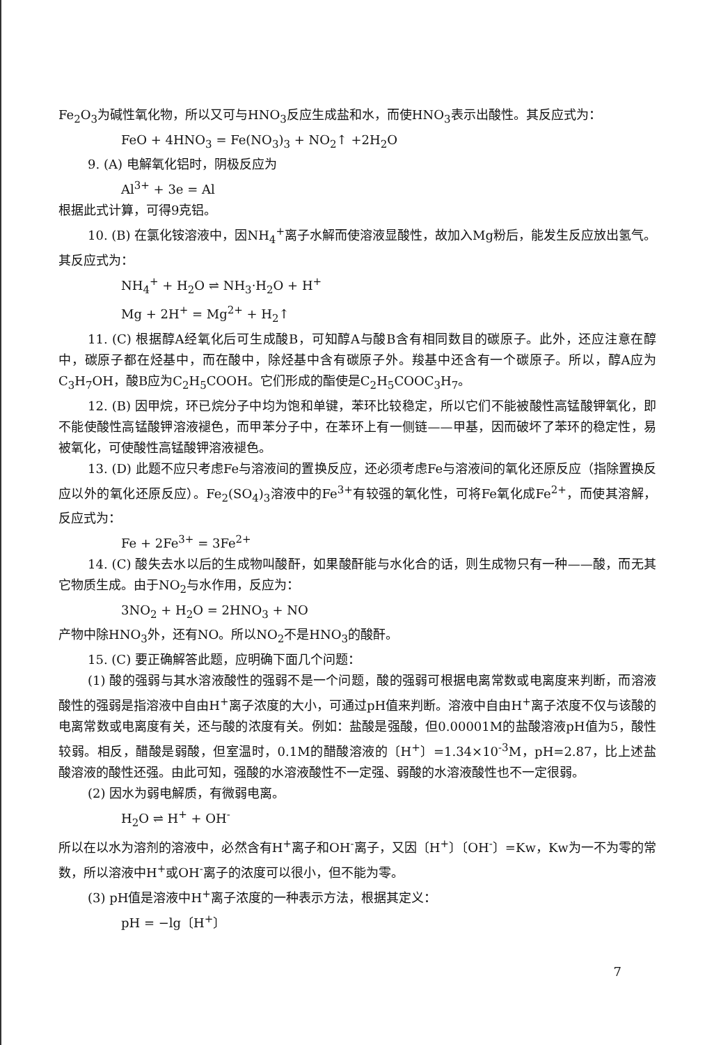Fe<sub>2</sub>O<sub>3</sub>为碱性氧化物，所以又可与HNO<sub>3</sub>反应生成盐和水，而使HNO<sub>3</sub>表示出酸性。其反应式为：
FeO + 4HNO<sub>3</sub> = Fe(NO<sub>3</sub>)<sub>3</sub> + NO<sub>2</sub>↑ +2H<sub>2</sub>O
9. (A) 电解氧化铝时，阴极反应为
Al<sup>3+</sup> + 3e = Al
根据此式计算，可得9克铝。
10. (B) 在氯化铵溶液中，因NH<sub>4</sub><sup>+</sup>离子水解而使溶液显酸性，故加入Mg粉后，能发生反应放出氢气。其反应式为：
NH<sub>4</sub><sup>+</sup> + H<sub>2</sub>O ⇌ NH<sub>3</sub>·H<sub>2</sub>O + H<sup>+</sup>
Mg + 2H<sup>+</sup> = Mg<sup>2+</sup> + H<sub>2</sub>↑
11. (C) 根据醇A经氧化后可生成酸B，可知醇A与酸B含有相同数目的碳原子。此外，还应注意在醇中，碳原子都在烃基中，而在酸中，除烃基中含有碳原子外。羧基中还含有一个碳原子。所以，醇A应为C<sub>3</sub>H<sub>7</sub>OH，酸B应为C<sub>2</sub>H<sub>5</sub>COOH。它们形成的酯使是C<sub>2</sub>H<sub>5</sub>COOC<sub>3</sub>H<sub>7</sub>。
12. (B) 因甲烷，环已烷分子中均为饱和单键，苯环比较稳定，所以它们不能被酸性高锰酸钾氧化，即不能使酸性高锰酸钾溶液褪色，而甲苯分子中，在苯环上有一侧链——甲基，因而破坏了苯环的稳定性，易被氧化，可使酸性高锰酸钾溶液褪色。
13. (D) 此题不应只考虑Fe与溶液间的置换反应，还必须考虑Fe与溶液间的氧化还原反应（指除置换反应以外的氧化还原反应）。Fe<sub>2</sub>(SO<sub>4</sub>)<sub>3</sub>溶液中的Fe<sup>3+</sup>有较强的氧化性，可将Fe氧化成Fe<sup>2+</sup>，而使其溶解，反应式为：
Fe + 2Fe<sup>3+</sup> = 3Fe<sup>2+</sup>
14. (C) 酸失去水以后的生成物叫酸酐，如果酸酐能与水化合的话，则生成物只有一种——酸，而无其它物质生成。由于NO<sub>2</sub>与水作用，反应为：
3NO<sub>2</sub> + H<sub>2</sub>O = 2HNO<sub>3</sub> + NO
产物中除HNO<sub>3</sub>外，还有NO。所以NO<sub>2</sub>不是HNO<sub>3</sub>的酸酐。
15. (C) 要正确解答此题，应明确下面几个问题：
(1) 酸的强弱与其水溶液酸性的强弱不是一个问题，酸的强弱可根据电离常数或电离度来判断，而溶液酸性的强弱是指溶液中自由H<sup>+</sup>离子浓度的大小，可通过pH值来判断。溶液中自由H<sup>+</sup>离子浓度不仅与该酸的电离常数或电离度有关，还与酸的浓度有关。例如：盐酸是强酸，但0.00001M的盐酸溶液pH值为5，酸性较弱。相反，醋酸是弱酸，但室温时，0.1M的醋酸溶液的〔H<sup>+</sup>〕=1.34×10<sup>-3</sup>M，pH=2.87，比上述盐酸溶液的酸性还强。由此可知，强酸的水溶液酸性不一定强、弱酸的水溶液酸性也不一定很弱。
(2) 因水为弱电解质，有微弱电离。
H<sub>2</sub>O ⇌ H<sup>+</sup> + OH<sup>-</sup>
所以在以水为溶剂的溶液中，必然含有H<sup>+</sup>离子和OH<sup>-</sup>离子，又因〔H<sup>+</sup>〕〔OH<sup>-</sup>〕=Kw，Kw为一不为零的常数，所以溶液中H<sup>+</sup>或OH<sup>-</sup>离子的浓度可以很小，但不能为零。
(3) pH值是溶液中H<sup>+</sup>离子浓度的一种表示方法，根据其定义：
pH = −lg〔H<sup>+</sup>〕
7